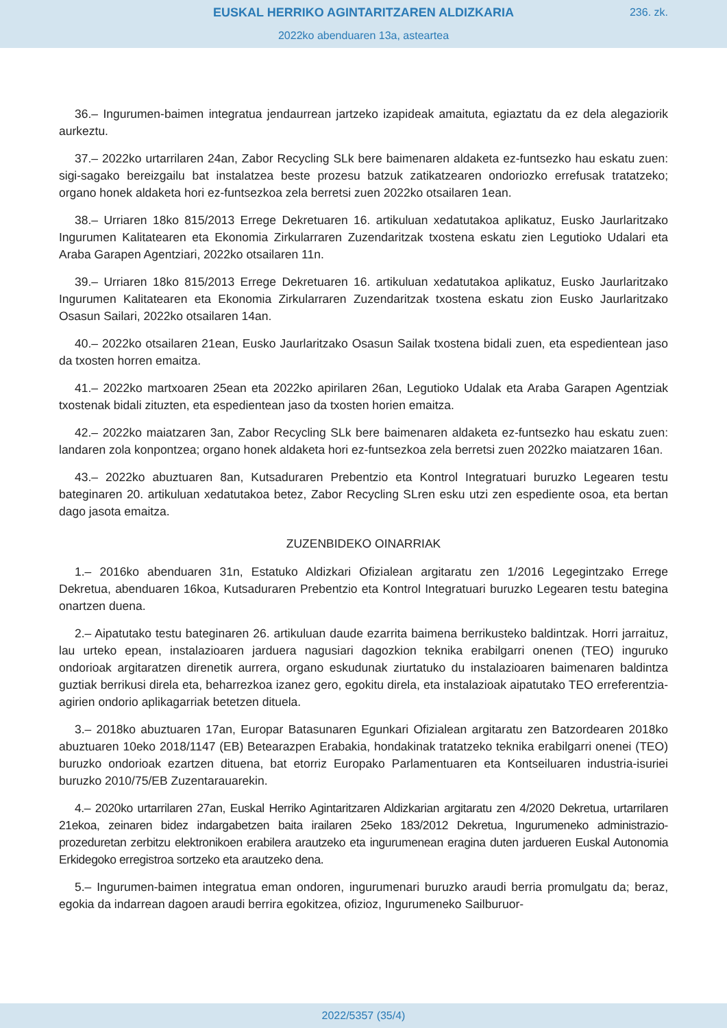EUSKAL HERRIKO AGINTARITZAREN ALDIZKARIA
236. zk.
2022ko abenduaren 13a, asteartea
36.– Ingurumen-baimen integratua jendaurrean jartzeko izapideak amaituta, egiaztatu da ez dela alegaziorik aurkeztu.
37.– 2022ko urtarrilaren 24an, Zabor Recycling SLk bere baimenaren aldaketa ez-funtsezko hau eskatu zuen: sigi-sagako bereizgailu bat instalatzea beste prozesu batzuk zatikatzearen ondoriozko errefusak tratatzeko; organo honek aldaketa hori ez-funtsezkoa zela berretsi zuen 2022ko otsailaren 1ean.
38.– Urriaren 18ko 815/2013 Errege Dekretuaren 16. artikuluan xedatutakoa aplikatuz, Eusko Jaurlaritzako Ingurumen Kalitatearen eta Ekonomia Zirkularraren Zuzendaritzak txostena eskatu zien Legutioko Udalari eta Araba Garapen Agentziari, 2022ko otsailaren 11n.
39.– Urriaren 18ko 815/2013 Errege Dekretuaren 16. artikuluan xedatutakoa aplikatuz, Eusko Jaurlaritzako Ingurumen Kalitatearen eta Ekonomia Zirkularraren Zuzendaritzak txostena eskatu zion Eusko Jaurlaritzako Osasun Sailari, 2022ko otsailaren 14an.
40.– 2022ko otsailaren 21ean, Eusko Jaurlaritzako Osasun Sailak txostena bidali zuen, eta espedientean jaso da txosten horren emaitza.
41.– 2022ko martxoaren 25ean eta 2022ko apirilaren 26an, Legutioko Udalak eta Araba Garapen Agentziak txostenak bidali zituzten, eta espedientean jaso da txosten horien emaitza.
42.– 2022ko maiatzaren 3an, Zabor Recycling SLk bere baimenaren aldaketa ez-funtsezko hau eskatu zuen: landaren zola konpontzea; organo honek aldaketa hori ez-funtsezkoa zela berretsi zuen 2022ko maiatzaren 16an.
43.– 2022ko abuztuaren 8an, Kutsaduraren Prebentzio eta Kontrol Integratuari buruzko Legearen testu bateginaren 20. artikuluan xedatutakoa betez, Zabor Recycling SLren esku utzi zen espediente osoa, eta bertan dago jasota emaitza.
ZUZENBIDEKO OINARRIAK
1.– 2016ko abenduaren 31n, Estatuko Aldizkari Ofizialean argitaratu zen 1/2016 Legegintzako Errege Dekretua, abenduaren 16koa, Kutsaduraren Prebentzio eta Kontrol Integratuari buruzko Legearen testu bategina onartzen duena.
2.– Aipatutako testu bateginaren 26. artikuluan daude ezarrita baimena berrikusteko baldintzak. Horri jarraituz, lau urteko epean, instalazioaren jarduera nagusiari dagozkion teknika erabilgarri onenen (TEO) inguruko ondorioak argitaratzen direnetik aurrera, organo eskudunak ziurtatuko du instalazioaren baimenaren baldintza guztiak berrikusi direla eta, beharrezkoa izanez gero, egokitu direla, eta instalazioak aipatutako TEO erreferentzia-agirien ondorio aplikagarriak betetzen dituela.
3.– 2018ko abuztuaren 17an, Europar Batasunaren Egunkari Ofizialean argitaratu zen Batzordearen 2018ko abuztuaren 10eko 2018/1147 (EB) Betearazpen Erabakia, hondakinak tratatzeko teknika erabilgarri onenei (TEO) buruzko ondorioak ezartzen dituena, bat etorriz Europako Parlamentuaren eta Kontseiluaren industria-isuriei buruzko 2010/75/EB Zuzentarauarekin.
4.– 2020ko urtarrilaren 27an, Euskal Herriko Agintaritzaren Aldizkarian argitaratu zen 4/2020 Dekretua, urtarrilaren 21ekoa, zeinaren bidez indargabetzen baita irailaren 25eko 183/2012 Dekretua, Ingurumeneko administrazio-prozeduretan zerbitzu elektronikoen erabilera arautzeko eta ingurumenean eragina duten jardueren Euskal Autonomia Erkidegoko erregistroa sortzeko eta arautzeko dena.
5.– Ingurumen-baimen integratua eman ondoren, ingurumenari buruzko araudi berria promulgatu da; beraz, egokia da indarrean dagoen araudi berrira egokitzea, ofizioz, Ingurumeneko Sailburuor-
2022/5357 (35/4)